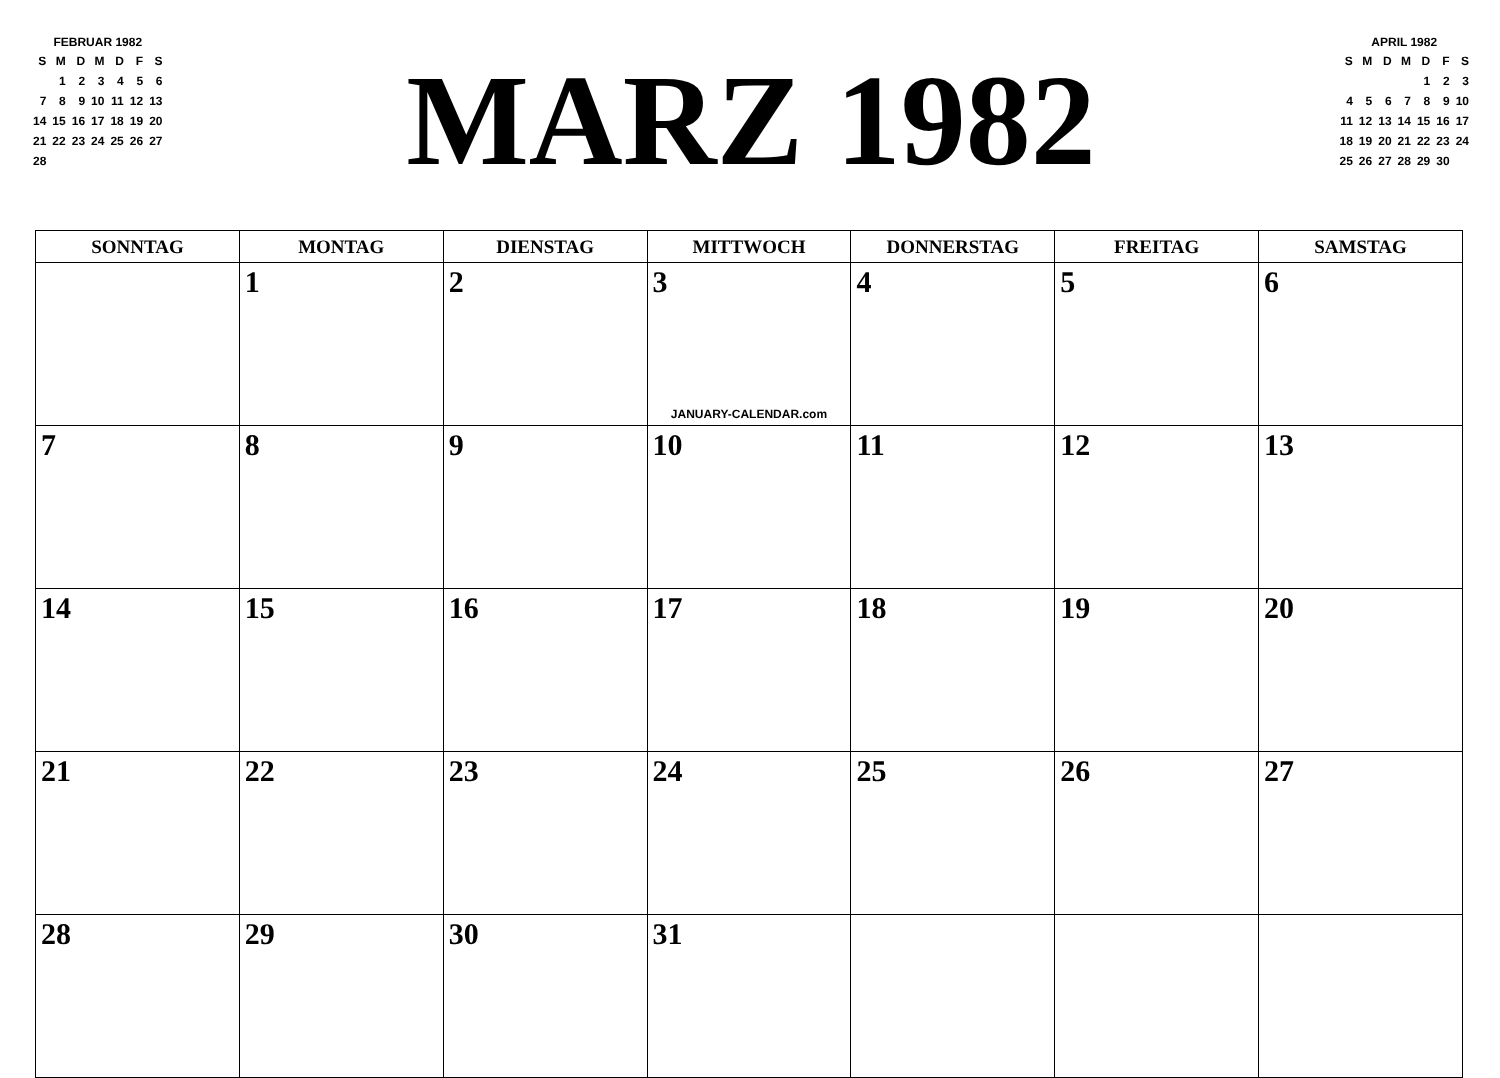FEBRUAR 1982
| S | M | D | M | D | F | S |
| | 1 | 2 | 3 | 4 | 5 | 6 |
| 7 | 8 | 9 | 10 | 11 | 12 | 13 |
| 14 | 15 | 16 | 17 | 18 | 19 | 20 |
| 21 | 22 | 23 | 24 | 25 | 26 | 27 |
| 28 | | | | | | |
MARZ 1982
APRIL 1982
| S | M | D | M | D | F | S |
| | | | | 1 | 2 | 3 |
| 4 | 5 | 6 | 7 | 8 | 9 | 10 |
| 11 | 12 | 13 | 14 | 15 | 16 | 17 |
| 18 | 19 | 20 | 21 | 22 | 23 | 24 |
| 25 | 26 | 27 | 28 | 29 | 30 | |
| SONNTAG | MONTAG | DIENSTAG | MITTWOCH | DONNERSTAG | FREITAG | SAMSTAG |
| --- | --- | --- | --- | --- | --- | --- |
| | 1 | 2 | 3 JANUARY-CALENDAR.com | 4 | 5 | 6 |
| 7 | 8 | 9 | 10 | 11 | 12 | 13 |
| 14 | 15 | 16 | 17 | 18 | 19 | 20 |
| 21 | 22 | 23 | 24 | 25 | 26 | 27 |
| 28 | 29 | 30 | 31 | | | |